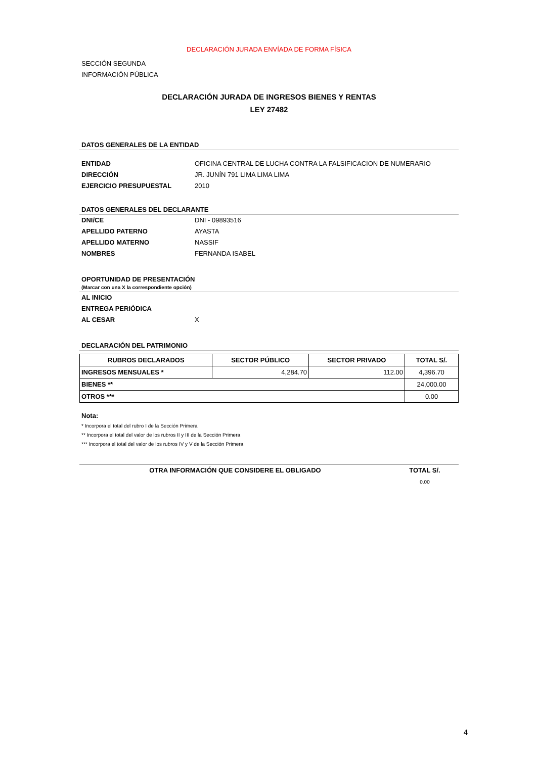DECLARACIÓN JURADA ENVÍADA DE FORMA FÍSICA
SECCIÓN SEGUNDA
INFORMACIÓN PÚBLICA
DECLARACIÓN JURADA DE INGRESOS BIENES Y RENTAS
LEY 27482
DATOS GENERALES DE LA ENTIDAD
ENTIDAD OFICINA CENTRAL DE LUCHA CONTRA LA FALSIFICACION DE NUMERARIO
DIRECCIÓN JR. JUNÍN 791 LIMA LIMA LIMA
EJERCICIO PRESUPUESTAL 2010
DATOS GENERALES DEL DECLARANTE
DNI/CE DNI - 09893516
APELLIDO PATERNO AYASTA
APELLIDO MATERNO NASSIF
NOMBRES FERNANDA ISABEL
OPORTUNIDAD DE PRESENTACIÓN
(Marcar con una X la correspondiente opción)
AL INICIO
ENTREGA PERIÓDICA
AL CESAR X
DECLARACIÓN DEL PATRIMONIO
| RUBROS DECLARADOS | SECTOR PÚBLICO | SECTOR PRIVADO | TOTAL S/. |
| --- | --- | --- | --- |
| INGRESOS MENSUALES * | 4,284.70 | 112.00 | 4,396.70 |
| BIENES ** | | | 24,000.00 |
| OTROS *** | | | 0.00 |
Nota:
* Incorpora el total del rubro I de la Sección Primera
** Incorpora el total del valor de los rubros II y III de la Sección Primera
*** Incorpora el total del valor de los rubros IV y V de la Sección Primera
| OTRA INFORMACIÓN QUE CONSIDERE EL OBLIGADO | TOTAL S/. |
| | 0.00 |
4